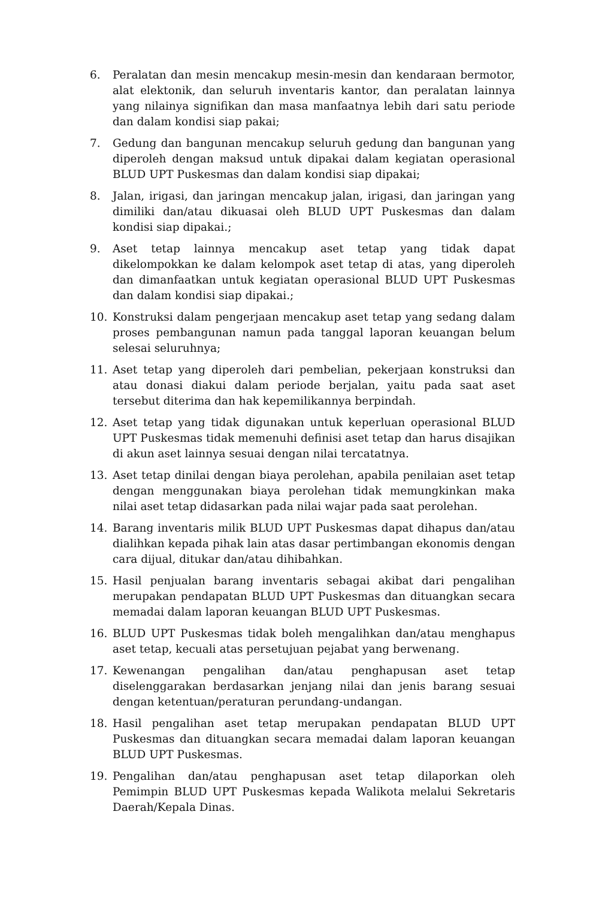6. Peralatan dan mesin mencakup mesin-mesin dan kendaraan bermotor, alat elektonik, dan seluruh inventaris kantor, dan peralatan lainnya yang nilainya signifikan dan masa manfaatnya lebih dari satu periode dan dalam kondisi siap pakai;
7. Gedung dan bangunan mencakup seluruh gedung dan bangunan yang diperoleh dengan maksud untuk dipakai dalam kegiatan operasional BLUD UPT Puskesmas dan dalam kondisi siap dipakai;
8. Jalan, irigasi, dan jaringan mencakup jalan, irigasi, dan jaringan yang dimiliki dan/atau dikuasai oleh BLUD UPT Puskesmas dan dalam kondisi siap dipakai.;
9. Aset tetap lainnya mencakup aset tetap yang tidak dapat dikelompokkan ke dalam kelompok aset tetap di atas, yang diperoleh dan dimanfaatkan untuk kegiatan operasional BLUD UPT Puskesmas dan dalam kondisi siap dipakai.;
10. Konstruksi dalam pengerjaan mencakup aset tetap yang sedang dalam proses pembangunan namun pada tanggal laporan keuangan belum selesai seluruhnya;
11. Aset tetap yang diperoleh dari pembelian, pekerjaan konstruksi dan atau donasi diakui dalam periode berjalan, yaitu pada saat aset tersebut diterima dan hak kepemilikannya berpindah.
12. Aset tetap yang tidak digunakan untuk keperluan operasional BLUD UPT Puskesmas tidak memenuhi definisi aset tetap dan harus disajikan di akun aset lainnya sesuai dengan nilai tercatatnya.
13. Aset tetap dinilai dengan biaya perolehan, apabila penilaian aset tetap dengan menggunakan biaya perolehan tidak memungkinkan maka nilai aset tetap didasarkan pada nilai wajar pada saat perolehan.
14. Barang inventaris milik BLUD UPT Puskesmas dapat dihapus dan/atau dialihkan kepada pihak lain atas dasar pertimbangan ekonomis dengan cara dijual, ditukar dan/atau dihibahkan.
15. Hasil penjualan barang inventaris sebagai akibat dari pengalihan merupakan pendapatan BLUD UPT Puskesmas dan dituangkan secara memadai dalam laporan keuangan BLUD UPT Puskesmas.
16. BLUD UPT Puskesmas tidak boleh mengalihkan dan/atau menghapus aset tetap, kecuali atas persetujuan pejabat yang berwenang.
17. Kewenangan pengalihan dan/atau penghapusan aset tetap diselenggarakan berdasarkan jenjang nilai dan jenis barang sesuai dengan ketentuan/peraturan perundang-undangan.
18. Hasil pengalihan aset tetap merupakan pendapatan BLUD UPT Puskesmas dan dituangkan secara memadai dalam laporan keuangan BLUD UPT Puskesmas.
19. Pengalihan dan/atau penghapusan aset tetap dilaporkan oleh Pemimpin BLUD UPT Puskesmas kepada Walikota melalui Sekretaris Daerah/Kepala Dinas.